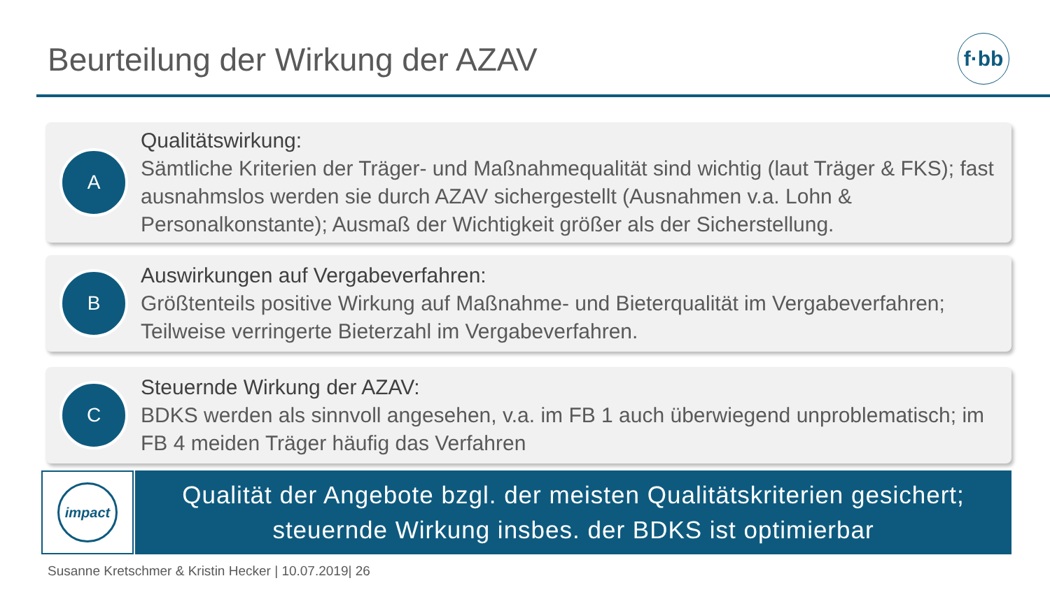Beurteilung der Wirkung der AZAV
f·bb
A
Qualitätswirkung:
Sämtliche Kriterien der Träger- und Maßnahmequalität sind wichtig (laut Träger & FKS); fast ausnahmslos werden sie durch AZAV sichergestellt (Ausnahmen v.a. Lohn & Personalkonstante); Ausmaß der Wichtigkeit größer als der Sicherstellung.
B
Auswirkungen auf Vergabeverfahren:
Größtenteils positive Wirkung auf Maßnahme- und Bieterqualität im Vergabeverfahren; Teilweise verringerte Bieterzahl im Vergabeverfahren.
C
Steuernde Wirkung der AZAV:
BDKS werden als sinnvoll angesehen, v.a. im FB 1 auch überwiegend unproblematisch; im FB 4 meiden Träger häufig das Verfahren
impact
Qualität der Angebote bzgl. der meisten Qualitätskriterien gesichert;
steuernde Wirkung insbes. der BDKS ist optimierbar
Susanne Kretschmer & Kristin Hecker | 10.07.2019| 26